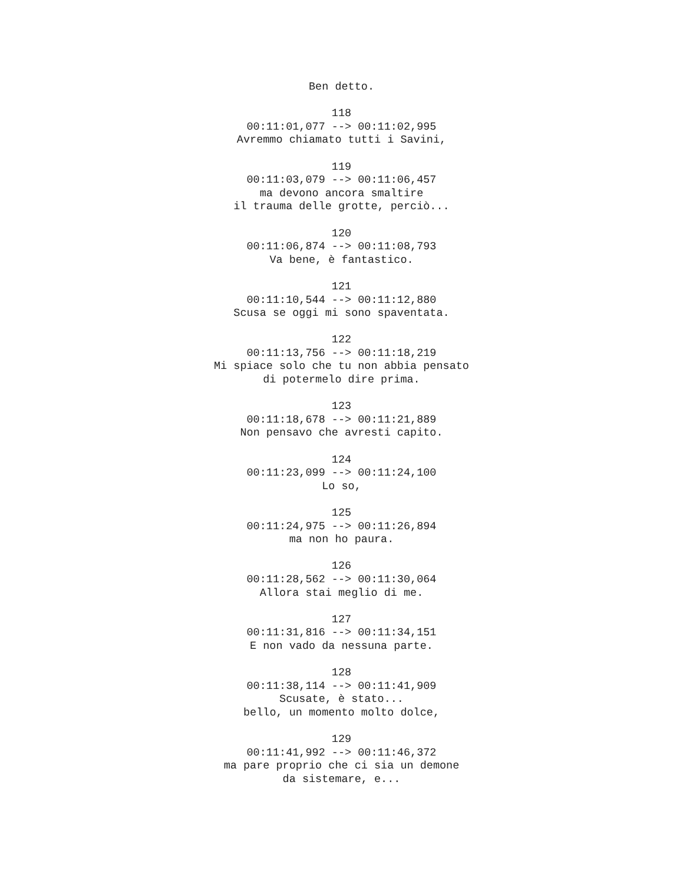Ben detto. 118 00:11:01,077 --> 00:11:02,995 Avremmo chiamato tutti i Savini, 119 00:11:03,079 --> 00:11:06,457 ma devono ancora smaltire il trauma delle grotte, perciò... 120 00:11:06,874 --> 00:11:08,793 Va bene, è fantastico. 121 00:11:10,544 --> 00:11:12,880 Scusa se oggi mi sono spaventata. 122 00:11:13,756 --> 00:11:18,219 Mi spiace solo che tu non abbia pensato di potermelo dire prima. 123 00:11:18,678 --> 00:11:21,889 Non pensavo che avresti capito. 124 00:11:23,099 --> 00:11:24,100 Lo so, 125 00:11:24,975 --> 00:11:26,894 ma non ho paura. 126 00:11:28,562 --> 00:11:30,064 Allora stai meglio di me. 127 00:11:31,816 --> 00:11:34,151 E non vado da nessuna parte. 128 00:11:38,114 --> 00:11:41,909 Scusate, è stato... bello, un momento molto dolce, 129 00:11:41,992 --> 00:11:46,372 ma pare proprio che ci sia un demone da sistemare, e...